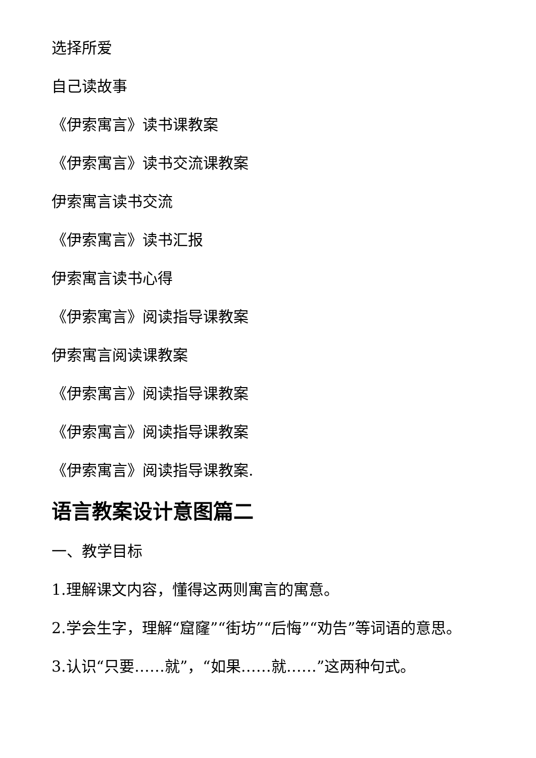选择所爱
自己读故事
《伊索寓言》读书课教案
《伊索寓言》读书交流课教案
伊索寓言读书交流
《伊索寓言》读书汇报
伊索寓言读书心得
《伊索寓言》阅读指导课教案
伊索寓言阅读课教案
《伊索寓言》阅读指导课教案
《伊索寓言》阅读指导课教案
《伊索寓言》阅读指导课教案.
语言教案设计意图篇二
一、教学目标
1.理解课文内容，懂得这两则寓言的寓意。
2.学会生字，理解“窟窿”“街坊”“后悔”“劝告”等词语的意思。
3.认识“只要……就”，“如果……就……”这两种句式。